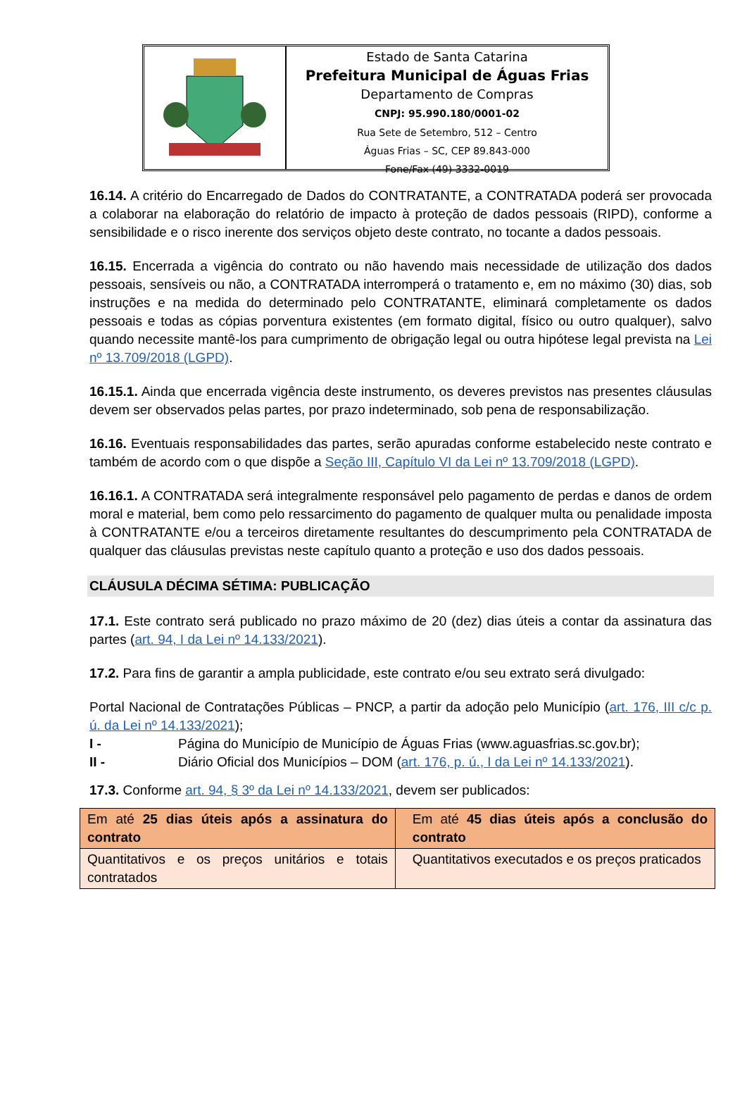Estado de Santa Catarina
Prefeitura Municipal de Águas Frias
Departamento de Compras
CNPJ: 95.990.180/0001-02
Rua Sete de Setembro, 512 – Centro
Águas Frias – SC, CEP 89.843-000
Fone/Fax (49) 3332-0019
16.14. A critério do Encarregado de Dados do CONTRATANTE, a CONTRATADA poderá ser provocada a colaborar na elaboração do relatório de impacto à proteção de dados pessoais (RIPD), conforme a sensibilidade e o risco inerente dos serviços objeto deste contrato, no tocante a dados pessoais.
16.15. Encerrada a vigência do contrato ou não havendo mais necessidade de utilização dos dados pessoais, sensíveis ou não, a CONTRATADA interromperá o tratamento e, em no máximo (30) dias, sob instruções e na medida do determinado pelo CONTRATANTE, eliminará completamente os dados pessoais e todas as cópias porventura existentes (em formato digital, físico ou outro qualquer), salvo quando necessite mantê-los para cumprimento de obrigação legal ou outra hipótese legal prevista na Lei nº 13.709/2018 (LGPD).
16.15.1. Ainda que encerrada vigência deste instrumento, os deveres previstos nas presentes cláusulas devem ser observados pelas partes, por prazo indeterminado, sob pena de responsabilização.
16.16. Eventuais responsabilidades das partes, serão apuradas conforme estabelecido neste contrato e também de acordo com o que dispõe a Seção III, Capítulo VI da Lei nº 13.709/2018 (LGPD).
16.16.1. A CONTRATADA será integralmente responsável pelo pagamento de perdas e danos de ordem moral e material, bem como pelo ressarcimento do pagamento de qualquer multa ou penalidade imposta à CONTRATANTE e/ou a terceiros diretamente resultantes do descumprimento pela CONTRATADA de qualquer das cláusulas previstas neste capítulo quanto a proteção e uso dos dados pessoais.
CLÁUSULA DÉCIMA SÉTIMA: PUBLICAÇÃO
17.1. Este contrato será publicado no prazo máximo de 20 (dez) dias úteis a contar da assinatura das partes (art. 94, I da Lei nº 14.133/2021).
17.2. Para fins de garantir a ampla publicidade, este contrato e/ou seu extrato será divulgado:
Portal Nacional de Contratações Públicas – PNCP, a partir da adoção pelo Município (art. 176, III c/c p. ú. da Lei nº 14.133/2021);
I - Página do Município de Município de Águas Frias (www.aguasfrias.sc.gov.br);
II - Diário Oficial dos Municípios – DOM (art. 176, p. ú., I da Lei nº 14.133/2021).
17.3. Conforme art. 94, § 3º da Lei nº 14.133/2021, devem ser publicados:
| Em até 25 dias úteis após a assinatura do contrato | Em até 45 dias úteis após a conclusão do contrato |
| Quantitativos e os preços unitários e totais contratados | Quantitativos executados e os preços praticados |